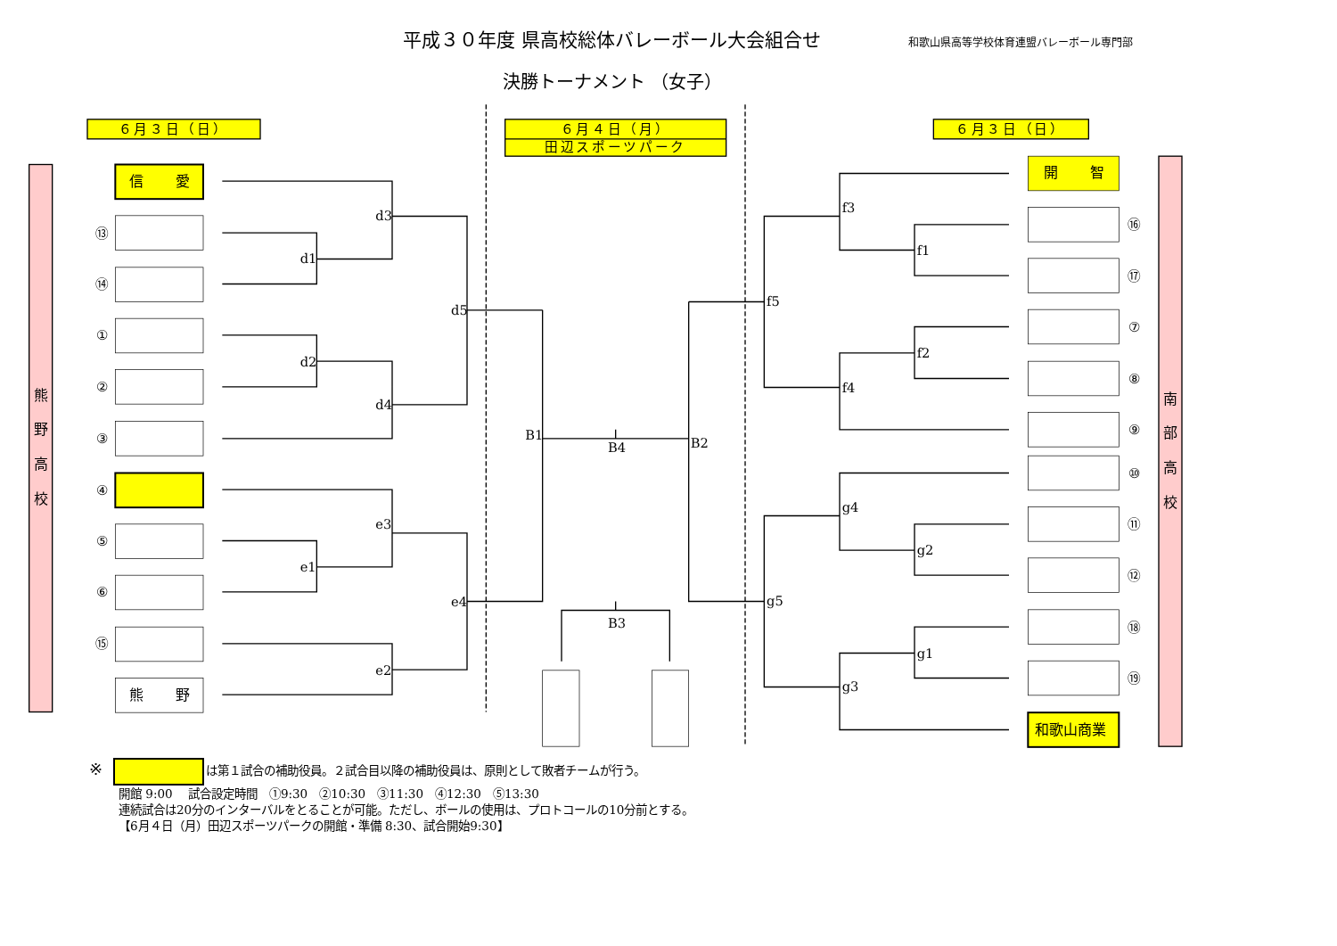平成３０年度 県高校総体バレーボール大会組合せ
和歌山県高等学校体育連盟バレーボール専門部
決勝トーナメント （女子）
６月３日（日）
６月４日（月）
田辺スポーツパーク
６月３日（日）
熊
野
高
校
南
部
高
校
信
愛
熊
野
開
智
和歌山商業
⑬
⑭
①
②
③
④
⑤
⑥
⑮
⑯
⑰
⑦
⑧
⑨
⑩
⑪
⑫
⑱
⑲
d3
d1
d5
d2
d4
B1
B4
B2
e3
e1
e4
e2
B3
f3
f1
f5
f2
f4
g4
g2
g5
g1
g3
※ は第１試合の補助役員。２試合目以降の補助役員は、原則として敗者チームが行う。
開館 9:00　 試合設定時間　①9:30　②10:30　③11:30　④12:30　⑤13:30
連続試合は20分のインターバルをとることが可能。ただし、ボールの使用は、プロトコールの10分前とする。
【6月４日（月）田辺スポーツパークの開館・準備 8:30、試合開始9:30】